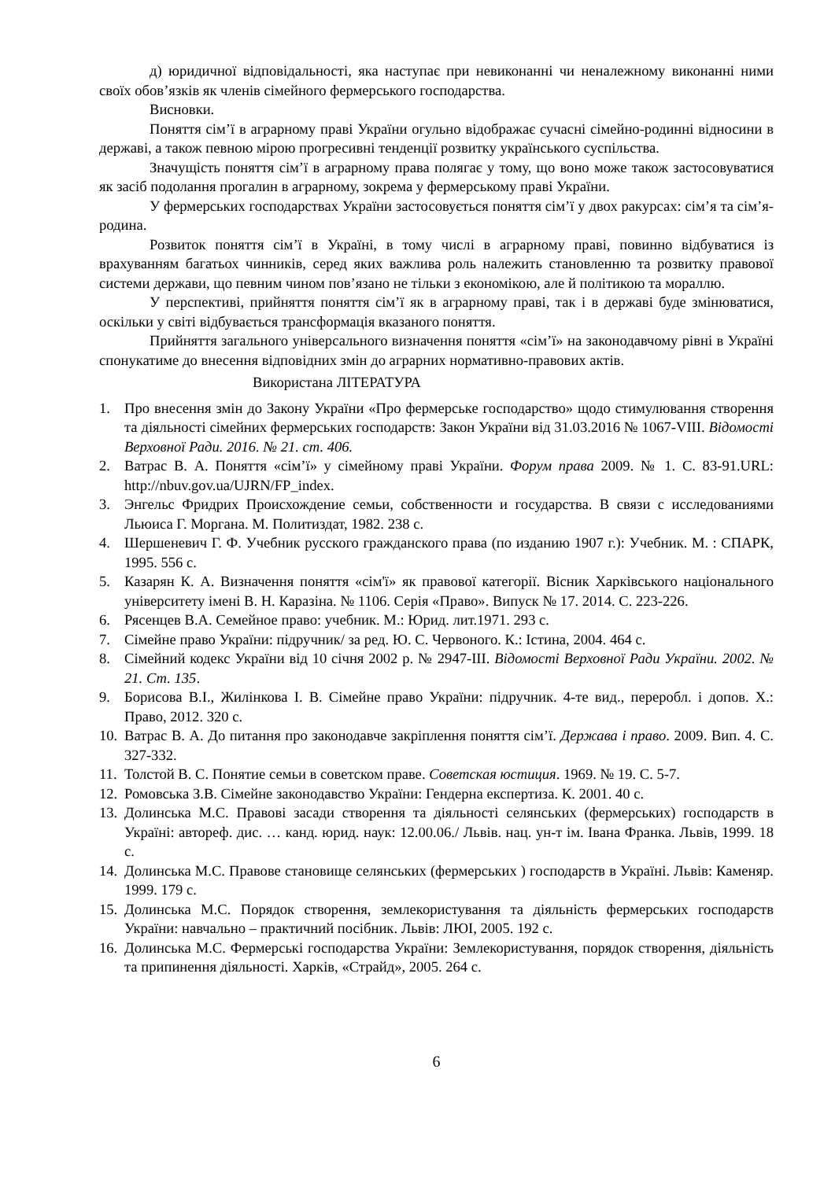д) юридичної відповідальності, яка наступає при невиконанні чи неналежному виконанні ними своїх обов’язків як членів сімейного фермерського господарства.
Висновки.
Поняття сім’ї в аграрному праві України огульно відображає сучасні сімейно-родинні відносини в державі, а також певною мірою прогресивні тенденції розвитку українського суспільства.
Значущість поняття сім’ї в аграрному права полягає у тому, що воно може також застосовуватися як засіб подолання прогалин в аграрному, зокрема у фермерському праві України.
У фермерських господарствах України застосовується поняття сім’ї у двох ракурсах: сім’я та сім’я-родина.
Розвиток поняття сім’ї в Україні, в тому числі в аграрному праві, повинно відбуватися із врахуванням багатьох чинників, серед яких важлива роль належить становленню та розвитку правової системи держави, що певним чином пов’язано не тільки з економікою, але й політикою та мораллю.
У перспективі, прийняття поняття сім’ї як в аграрному праві, так і в державі буде змінюватися, оскільки у світі відбувається трансформація вказаного поняття.
Прийняття загального універсального визначення поняття «сім’ї» на законодавчому рівні в Україні спонукатиме до внесення відповідних змін до аграрних нормативно-правових актів.
Використана ЛІТЕРАТУРА
1. Про внесення змін до Закону України «Про фермерське господарство» щодо стимулювання створення та діяльності сімейних фермерських господарств: Закон України від 31.03.2016 № 1067-VIII. Відомості Верховної Ради. 2016. № 21. ст. 406.
2. Ватрас В. А. Поняття «сім’ї» у сімейному праві України. Форум права 2009. № 1. С. 83-91.URL: http://nbuv.gov.ua/UJRN/FP_index.
3. Энгельс Фридрих Происхождение семьи, собственности и государства. В связи с исследованиями Льюиса Г. Моргана. М. Политиздат, 1982. 238 с.
4. Шершеневич Г. Ф. Учебник русского гражданского права (по изданию 1907 г.): Учебник. М. : СПАРК, 1995. 556 с.
5. Казарян К. А. Визначення поняття «сім'ї» як правової категорії. Вісник Харківського національного університету імені В. Н. Каразіна. № 1106. Серія «Право». Випуск № 17. 2014. С. 223-226.
6. Рясенцев В.А. Семейное право: учебник. М.: Юрид. лит.1971. 293 с.
7. Сімейне право України: підручник/ за ред. Ю. С. Червоного. К.: Істина, 2004. 464 с.
8. Сімейний кодекс України від 10 січня 2002 р. № 2947-III. Відомості Верховної Ради України. 2002. № 21. Ст. 135.
9. Борисова В.І., Жилінкова І. В. Сімейне право України: підручник. 4-те вид., переробл. і допов. Х.: Право, 2012. 320 с.
10. Ватрас В. А. До питання про законодавче закріплення поняття сім’ї. Держава і право. 2009. Вип. 4. С. 327-332.
11. Толстой В. С. Понятие семьи в советском праве. Советская юстиция. 1969. № 19. С. 5-7.
12. Ромовська З.В. Сімейне законодавство України: Гендерна експертиза. К. 2001. 40 с.
13. Долинська М.С. Правові засади створення та діяльності селянських (фермерських) господарств в Україні: автореф. дис. … канд. юрид. наук: 12.00.06./ Львів. нац. ун-т ім. Івана Франка. Львів, 1999. 18 с.
14. Долинська М.С. Правове становище селянських (фермерських ) господарств в Україні. Львів: Каменяр. 1999. 179 с.
15. Долинська М.С. Порядок створення, землекористування та діяльність фермерських господарств України: навчально – практичний посібник. Львів: ЛЮІ, 2005. 192 с.
16. Долинська М.С. Фермерські господарства України: Землекористування, порядок створення, діяльність та припинення діяльності. Харків, «Страйд», 2005. 264 с.
6